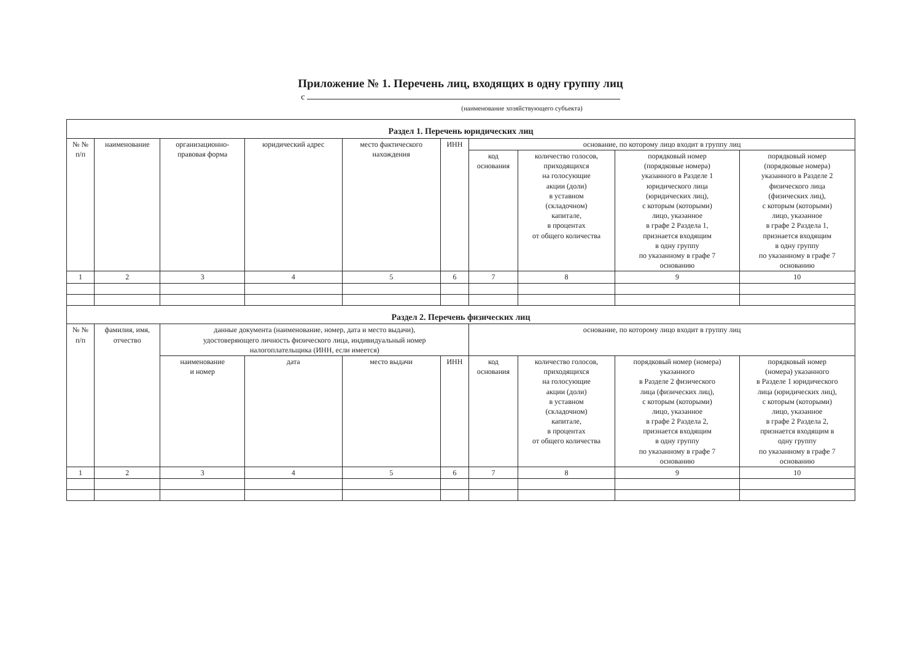Приложение № 1. Перечень лиц, входящих в одну группу лиц
с
(наименование хозяйствующего субъекта)
| Раздел 1. Перечень юридических лиц | | | | | | | | | |
| --- | --- | --- | --- | --- | --- | --- | --- | --- | --- |
| № № п/п | наименование | организационно- правовая форма | юридический адрес | место фактического нахождения | ИНН | основание, по которому лицо входит в группу лиц | | | |
| | | | | | | код основания | количество голосов, приходящихся на голосующие акции (доли) в уставном (складочном) капитале, в процентах от общего количества | порядковый номер (порядковые номера) указанного в Разделе 1 юридического лица (юридических лиц), с которым (которыми) лицо, указанное в графе 2 Раздела 1, признается входящим в одну группу по указанному в графе 7 основанию | порядковый номер (порядковые номера) указанного в Разделе 2 физического лица (физических лиц), с которым (которыми) лицо, указанное в графе 2 Раздела 1, признается входящим в одну группу по указанному в графе 7 основанию |
| 1 | 2 | 3 | 4 | 5 | 6 | 7 | 8 | 9 | 10 |
| Раздел 2. Перечень физических лиц | | | | | | | | | |
| № № п/п | фамилия, имя, отчество | данные документа (наименование, номер, дата и место выдачи), удостоверяющего личность физического лица, индивидуальный номер налогоплательщика (ИНН, если имеется) | | | | основание, по которому лицо входит в группу лиц | | | |
| | | наименование и номер | дата | место выдачи | ИНН | код основания | количество голосов, приходящихся на голосующие акции (доли) в уставном (складочном) капитале, в процентах от общего количества | порядковый номер (номера) указанного в Разделе 2 физического лица (физических лиц), с которым (которыми) лицо, указанное в графе 2 Раздела 2, признается входящим в одну группу по указанному в графе 7 основанию | порядковый номер (номера) указанного в Разделе 1 юридического лица (юридических лиц), с которым (которыми) лицо, указанное в графе 2 Раздела 2, признается входящим в одну группу по указанному в графе 7 основанию |
| 1 | 2 | 3 | 4 | 5 | 6 | 7 | 8 | 9 | 10 |